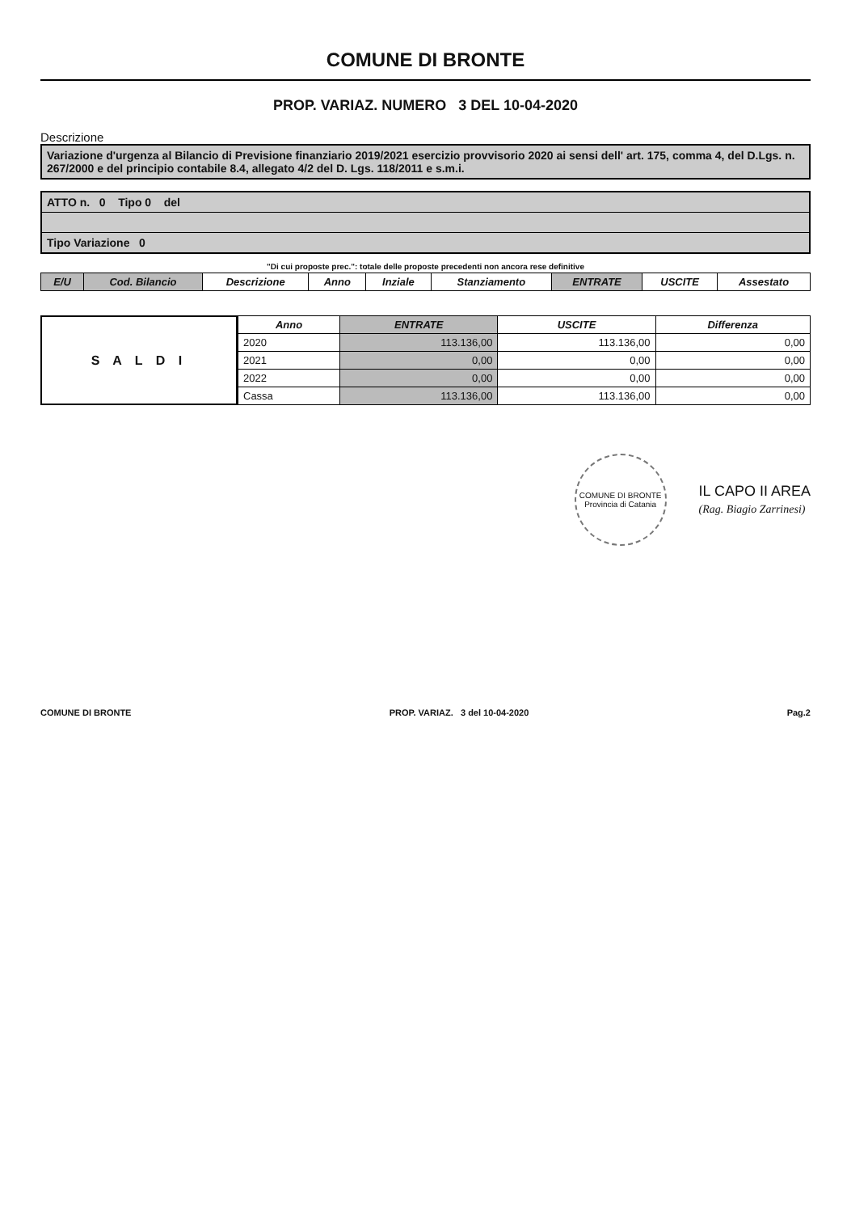COMUNE DI BRONTE
PROP. VARIAZ. NUMERO 3 DEL 10-04-2020
Descrizione
Variazione d'urgenza al Bilancio di Previsione finanziario 2019/2021 esercizio provvisorio 2020 ai sensi dell' art. 175, comma 4, del D.Lgs. n. 267/2000 e del principio contabile 8.4, allegato 4/2 del D. Lgs. 118/2011 e s.m.i.
ATTO n. 0 Tipo 0 del
Tipo Variazione 0
"Di cui proposte prec.": totale delle proposte precedenti non ancora rese definitive
| E/U | Cod. Bilancio | Descrizione | Anno | Inziale | Stanziamento | ENTRATE | USCITE | Assestato |
| --- | --- | --- | --- | --- | --- | --- | --- | --- |
S A L D I
| Anno | ENTRATE | USCITE | Differenza |
| --- | --- | --- | --- |
| 2020 | 113.136,00 | 113.136,00 | 0,00 |
| 2021 | 0,00 | 0,00 | 0,00 |
| 2022 | 0,00 | 0,00 | 0,00 |
| Cassa | 113.136,00 | 113.136,00 | 0,00 |
COMUNE DI BRONTE
Provincia di Catania
IL CAPO II AREA
(Rag. Biagio Zarrinesi)
COMUNE DI BRONTE PROP. VARIAZ. 3 del 10-04-2020 Pag.2